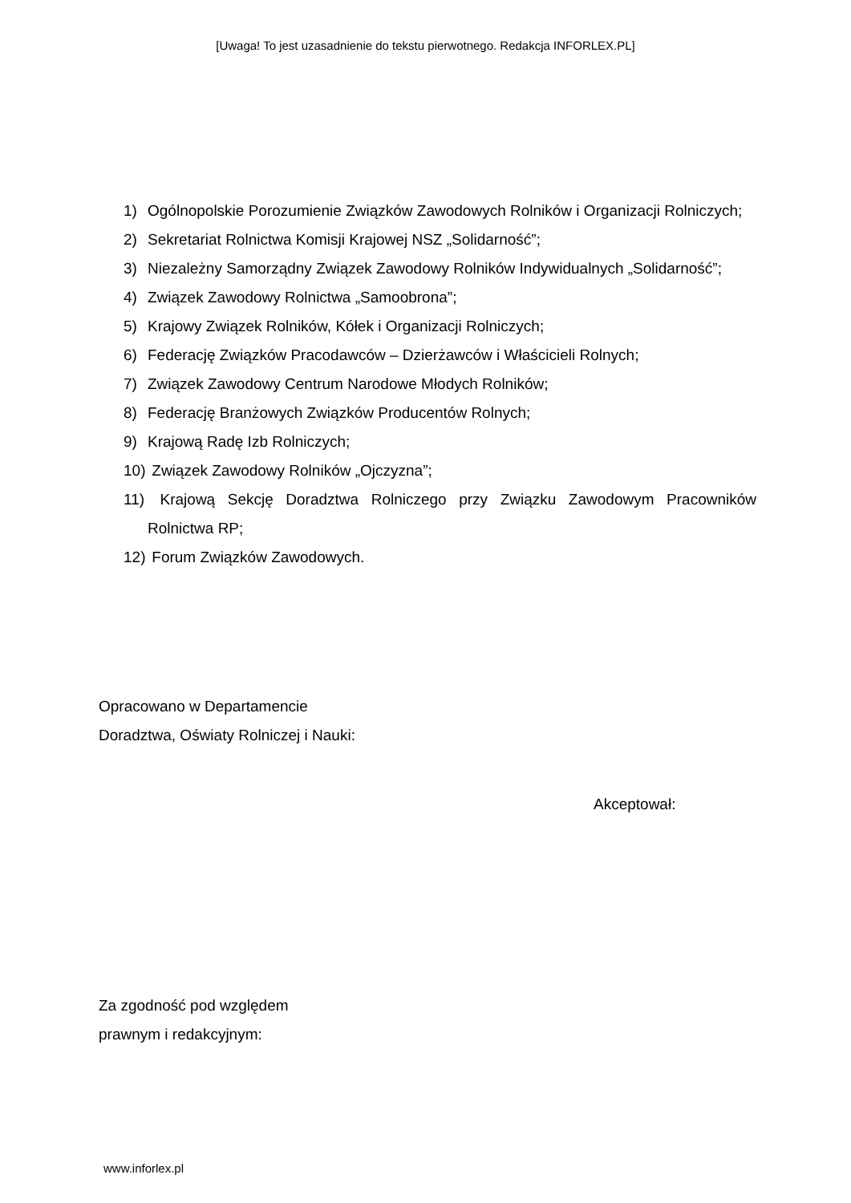[Uwaga! To jest uzasadnienie do tekstu pierwotnego. Redakcja INFORLEX.PL]
1) Ogólnopolskie Porozumienie Związków Zawodowych Rolników i Organizacji Rolniczych;
2) Sekretariat Rolnictwa Komisji Krajowej NSZ „Solidarność”;
3) Niezależny Samorządny Związek Zawodowy Rolników Indywidualnych „Solidarność”;
4) Związek Zawodowy Rolnictwa „Samoobrona”;
5) Krajowy Związek Rolników, Kółek i Organizacji Rolniczych;
6) Federację Związków Pracodawców – Dzierżawców i Właścicieli Rolnych;
7) Związek Zawodowy Centrum Narodowe Młodych Rolników;
8) Federację Branżowych Związków Producentów Rolnych;
9) Krajową Radę Izb Rolniczych;
10) Związek Zawodowy Rolników „Ojczyzna”;
11) Krajową Sekcję Doradztwa Rolniczego przy Związku Zawodowym Pracowników Rolnictwa RP;
12) Forum Związków Zawodowych.
Opracowano w Departamencie
Doradztwa, Oświaty Rolniczej i Nauki:
Akceptował:
Za zgodność pod względem
prawnym i redakcyjnym:
www.inforlex.pl